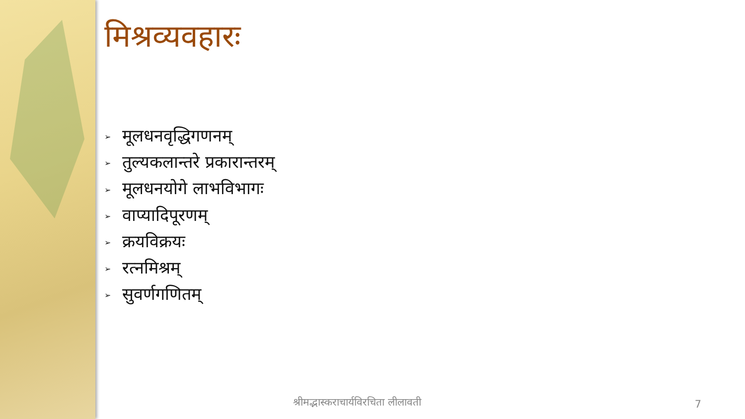मिश्रव्यवहारः
➢ मूलधनवृद्धिगणनम्
➢ तुल्यकलान्तरे प्रकारान्तरम्
➢ मूलधनयोगे लाभविभागः
➢ वाप्यादिपूरणम्
➢ क्रयविक्रयः
➢ रत्नमिश्रम्
➢ सुवर्णगणितम्
श्रीमद्भास्कराचार्यविरचिता लीलावती
7